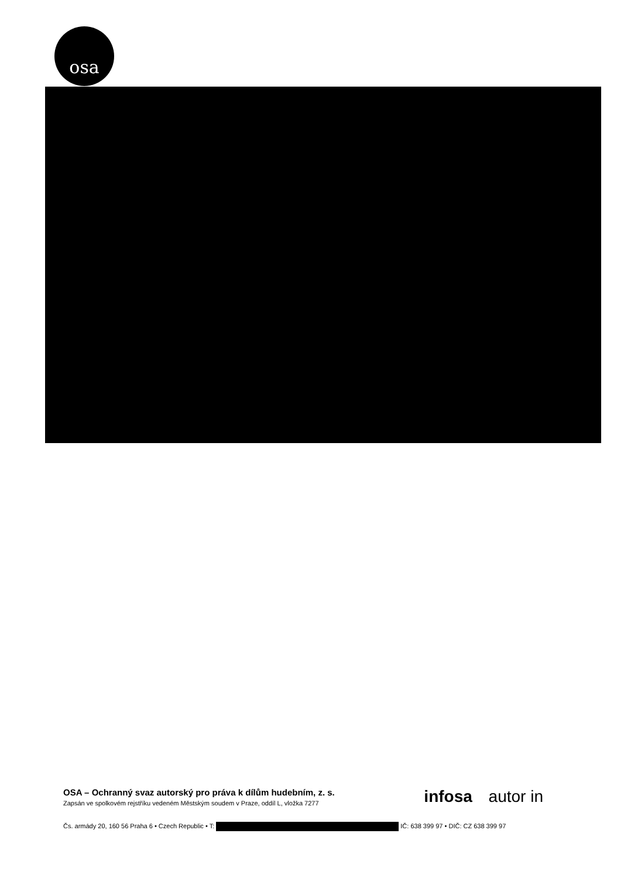osa
OSA – Ochranný svaz autorský pro práva k dílům hudebním, z. s.
Zapsán ve spolkovém rejstříku vedeném Městským soudem v Praze, oddíl L, vložka 7277
infosa autor in
Čs. armády 20, 160 56 Praha 6 • Czech Republic • T: IČ: 638 399 97 • DIČ: CZ 638 399 97